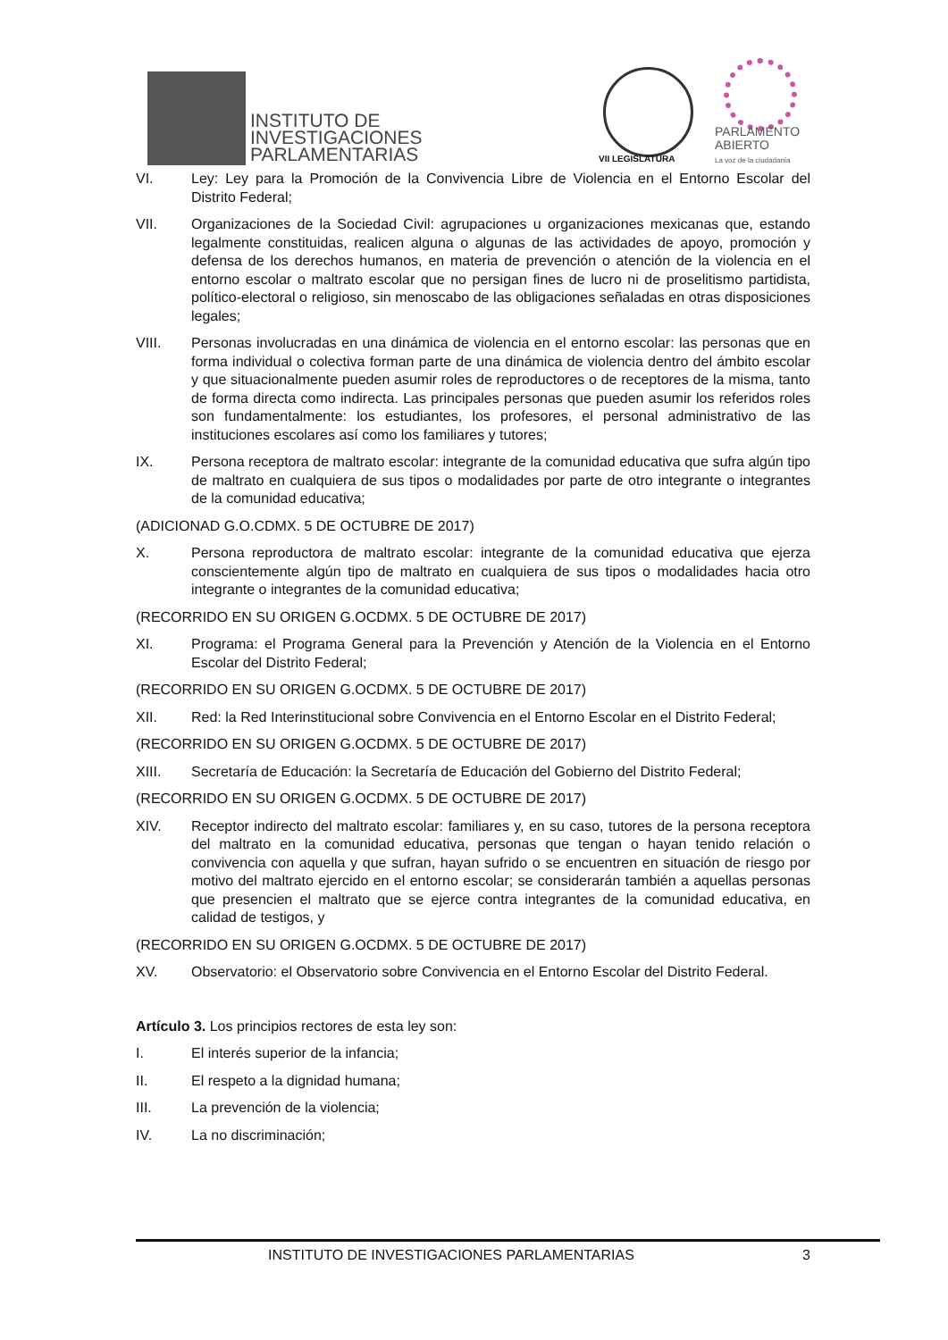INSTITUTO DE
INVESTIGACIONES
PARLAMENTARIAS
VII LEGISLATURA
PARLAMENTO
ABIERTO
La voz de la ciudadanía
VI. Ley: Ley para la Promoción de la Convivencia Libre de Violencia en el Entorno Escolar del Distrito Federal;
VII. Organizaciones de la Sociedad Civil: agrupaciones u organizaciones mexicanas que, estando legalmente constituidas, realicen alguna o algunas de las actividades de apoyo, promoción y defensa de los derechos humanos, en materia de prevención o atención de la violencia en el entorno escolar o maltrato escolar que no persigan fines de lucro ni de proselitismo partidista, político-electoral o religioso, sin menoscabo de las obligaciones señaladas en otras disposiciones legales;
VIII. Personas involucradas en una dinámica de violencia en el entorno escolar: las personas que en forma individual o colectiva forman parte de una dinámica de violencia dentro del ámbito escolar y que situacionalmente pueden asumir roles de reproductores o de receptores de la misma, tanto de forma directa como indirecta. Las principales personas que pueden asumir los referidos roles son fundamentalmente: los estudiantes, los profesores, el personal administrativo de las instituciones escolares así como los familiares y tutores;
IX. Persona receptora de maltrato escolar: integrante de la comunidad educativa que sufra algún tipo de maltrato en cualquiera de sus tipos o modalidades por parte de otro integrante o integrantes de la comunidad educativa;
(ADICIONAD G.O.CDMX. 5 DE OCTUBRE DE 2017)
X. Persona reproductora de maltrato escolar: integrante de la comunidad educativa que ejerza conscientemente algún tipo de maltrato en cualquiera de sus tipos o modalidades hacia otro integrante o integrantes de la comunidad educativa;
(RECORRIDO EN SU ORIGEN G.OCDMX. 5 DE OCTUBRE DE 2017)
XI. Programa: el Programa General para la Prevención y Atención de la Violencia en el Entorno Escolar del Distrito Federal;
(RECORRIDO EN SU ORIGEN G.OCDMX. 5 DE OCTUBRE DE 2017)
XII. Red: la Red Interinstitucional sobre Convivencia en el Entorno Escolar en el Distrito Federal;
(RECORRIDO EN SU ORIGEN G.OCDMX. 5 DE OCTUBRE DE 2017)
XIII. Secretaría de Educación: la Secretaría de Educación del Gobierno del Distrito Federal;
(RECORRIDO EN SU ORIGEN G.OCDMX. 5 DE OCTUBRE DE 2017)
XIV. Receptor indirecto del maltrato escolar: familiares y, en su caso, tutores de la persona receptora del maltrato en la comunidad educativa, personas que tengan o hayan tenido relación o convivencia con aquella y que sufran, hayan sufrido o se encuentren en situación de riesgo por motivo del maltrato ejercido en el entorno escolar; se considerarán también a aquellas personas que presencien el maltrato que se ejerce contra integrantes de la comunidad educativa, en calidad de testigos, y
(RECORRIDO EN SU ORIGEN G.OCDMX. 5 DE OCTUBRE DE 2017)
XV. Observatorio: el Observatorio sobre Convivencia en el Entorno Escolar del Distrito Federal.
Artículo 3. Los principios rectores de esta ley son:
I. El interés superior de la infancia;
II. El respeto a la dignidad humana;
III. La prevención de la violencia;
IV. La no discriminación;
INSTITUTO DE INVESTIGACIONES PARLAMENTARIAS 3